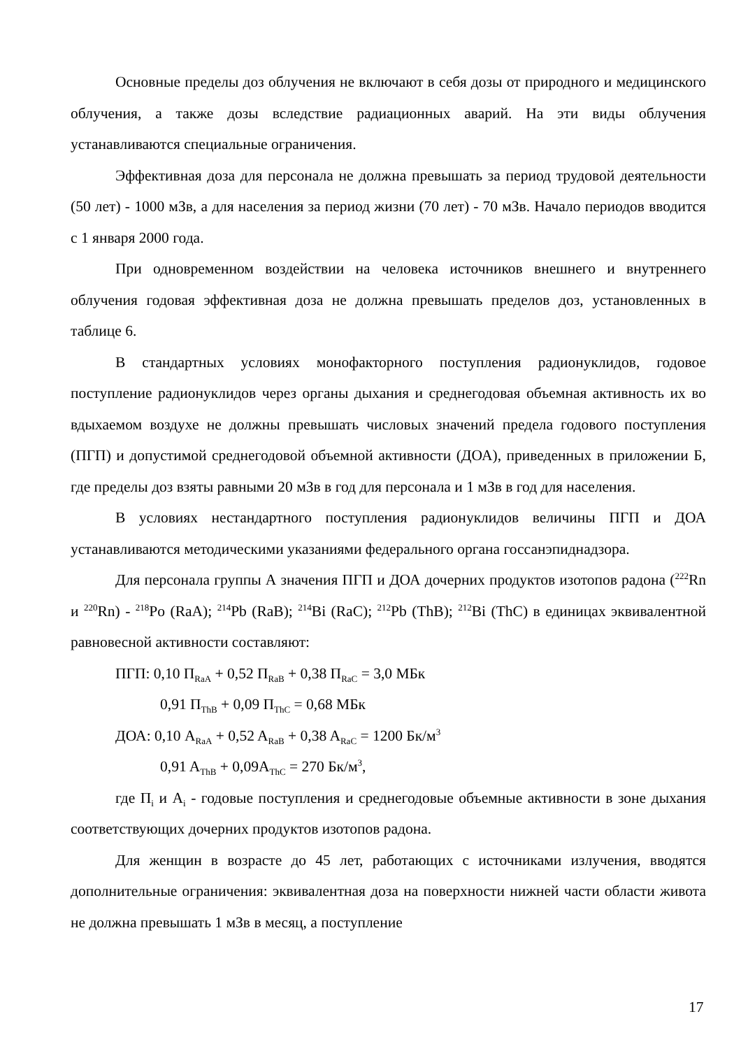Основные пределы доз облучения не включают в себя дозы от природного и медицинского облучения, а также дозы вследствие радиационных аварий. На эти виды облучения устанавливаются специальные ограничения.
Эффективная доза для персонала не должна превышать за период трудовой деятельности (50 лет) - 1000 мЗв, а для населения за период жизни (70 лет) - 70 мЗв. Начало периодов вводится с 1 января 2000 года.
При одновременном воздействии на человека источников внешнего и внутреннего облучения годовая эффективная доза не должна превышать пределов доз, установленных в таблице 6.
В стандартных условиях монофакторного поступления радионуклидов, годовое поступление радионуклидов через органы дыхания и среднегодовая объемная активность их во вдыхаемом воздухе не должны превышать числовых значений предела годового поступления (ПГП) и допустимой среднегодовой объемной активности (ДОА), приведенных в приложении Б, где пределы доз взяты равными 20 мЗв в год для персонала и 1 мЗв в год для населения.
В условиях нестандартного поступления радионуклидов величины ПГП и ДОА устанавливаются методическими указаниями федерального органа госсанэпиднадзора.
Для персонала группы А значения ПГП и ДОА дочерних продуктов изотопов радона (<sup>222</sup>Rn и <sup>220</sup>Rn) - <sup>218</sup>Po (RaA); <sup>214</sup>Pb (RaB); <sup>214</sup>Bi (RaC); <sup>212</sup>Pb (ThB); <sup>212</sup>Bi (ThC) в единицах эквивалентной равновесной активности составляют:
ПГП: 0,10 П<sub>RaA</sub> + 0,52 П<sub>RaB</sub> + 0,38 П<sub>RaC</sub> = 3,0 МБк
0,91 П<sub>ThB</sub> + 0,09 П<sub>ThC</sub> = 0,68 МБк
ДОА: 0,10 A<sub>RaA</sub> + 0,52 A<sub>RaB</sub> + 0,38 A<sub>RaC</sub> = 1200 Бк/м<sup>3</sup>
0,91 A<sub>ThB</sub> + 0,09A<sub>ThC</sub> = 270 Бк/м<sup>3</sup>,
где П<sub>i</sub> и A<sub>i</sub> - годовые поступления и среднегодовые объемные активности в зоне дыхания соответствующих дочерних продуктов изотопов радона.
Для женщин в возрасте до 45 лет, работающих с источниками излучения, вводятся дополнительные ограничения: эквивалентная доза на поверхности нижней части области живота не должна превышать 1 мЗв в месяц, а поступление
17